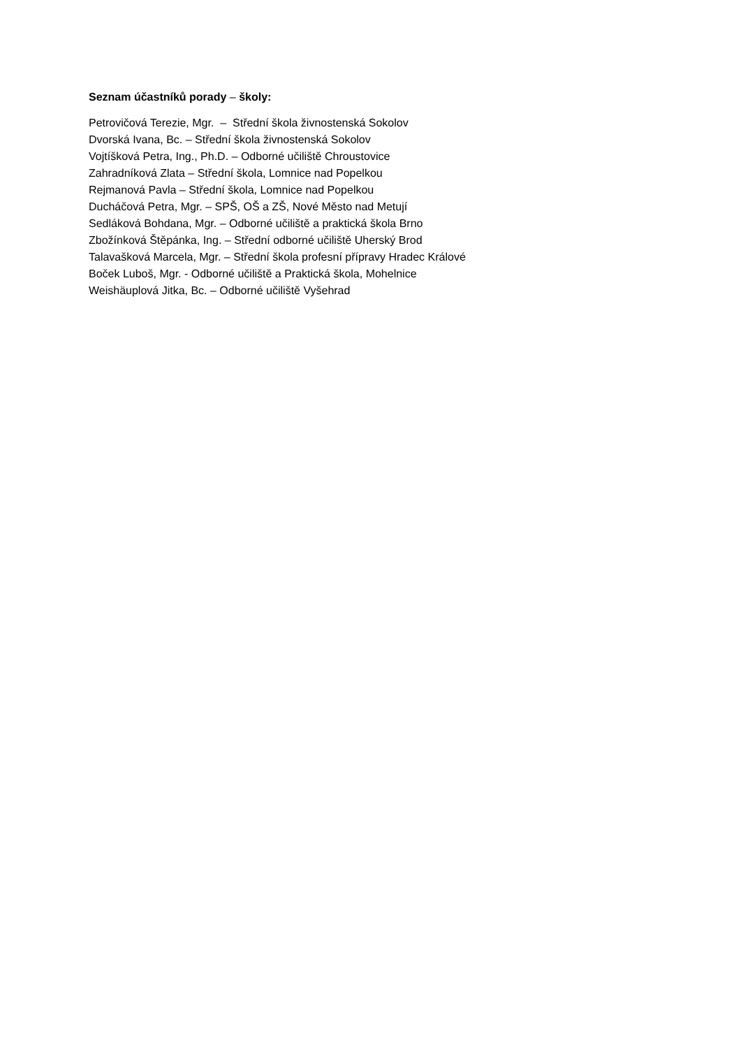Seznam účastníků porady – školy:
Petrovičová Terezie, Mgr. – Střední škola živnostenská Sokolov
Dvorská Ivana, Bc. – Střední škola živnostenská Sokolov
Vojtíšková Petra, Ing., Ph.D. – Odborné učiliště Chroustovice
Zahradníková Zlata – Střední škola, Lomnice nad Popelkou
Rejmanová Pavla – Střední škola, Lomnice nad Popelkou
Ducháčová Petra, Mgr. – SPŠ, OŠ a ZŠ, Nové Město nad Metují
Sedláková Bohdana, Mgr. – Odborné učiliště a praktická škola Brno
Zbožínková Štěpánka, Ing. – Střední odborné učiliště Uherský Brod
Talavašková Marcela, Mgr. – Střední škola profesní přípravy Hradec Králové
Boček Luboš, Mgr. - Odborné učiliště a Praktická škola, Mohelnice
Weishäuplová Jitka, Bc. – Odborné učiliště Vyšehrad